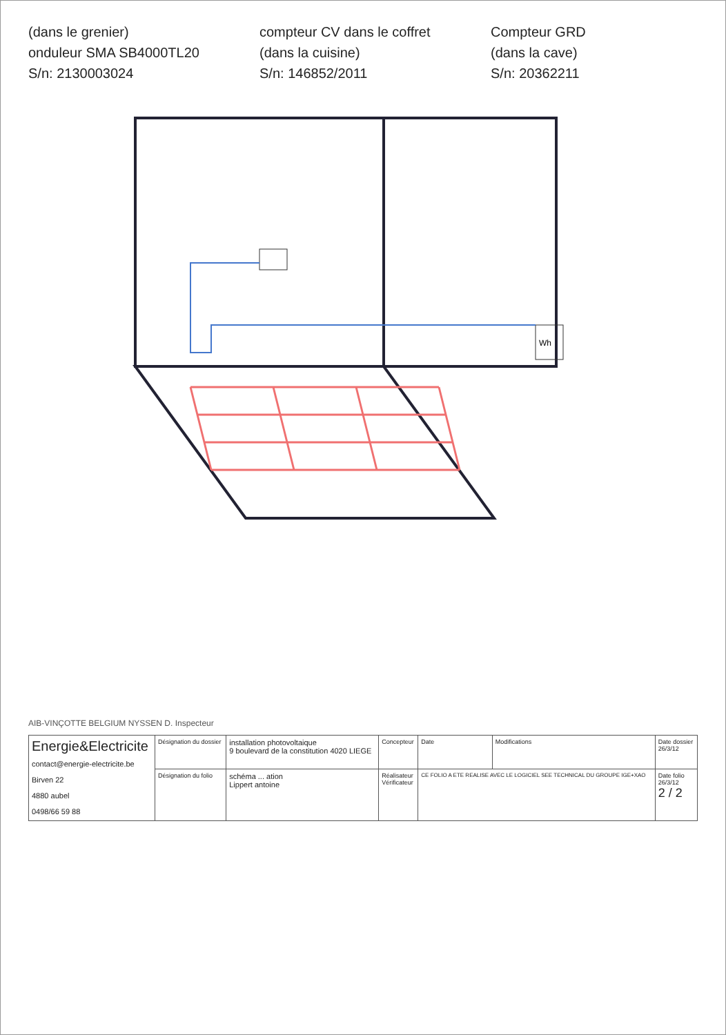(dans le grenier)
onduleur SMA SB4000TL20
S/n: 2130003024
compteur CV dans le coffret
(dans la cuisine)
S/n: 146852/2011
Compteur GRD
(dans la cave)
S/n: 20362211
Wh
AIB-VINÇOTTE BELGIUM NYSSEN D. Inspecteur
| Energie&Electricite contact@energie-electricite.be Birven 22 4880 aubel 0498/66 59 88 | Désignation du dossier | installation photovoltaique 9 boulevard de la constitution 4020 LIEGE | Concepteur | Date | Modifications | Date dossier 26/3/12 |
| | Désignation du folio | schéma ... ation Lippert antoine | Réalisateur Vérificateur | CE FOLIO A ETE REALISE AVEC LE LOGICIEL SEE TECHNICAL DU GROUPE IGE+XAO | | Date folio 26/3/12 2 / 2 |